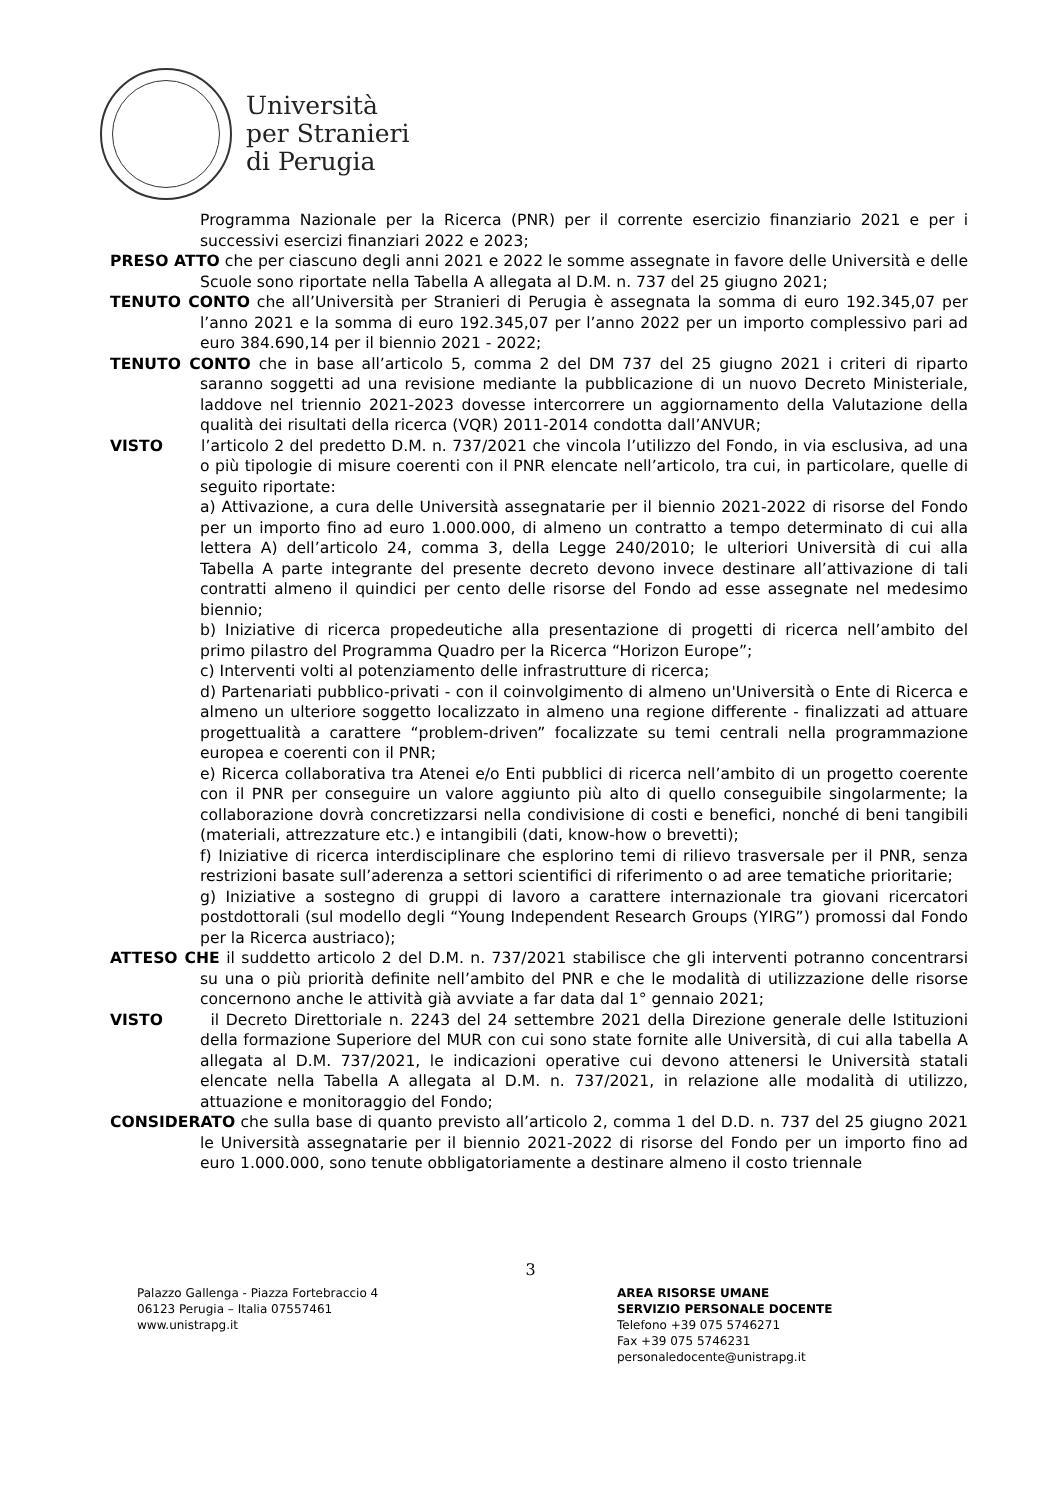Università
per Stranieri
di Perugia
Programma Nazionale per la Ricerca (PNR) per il corrente esercizio finanziario 2021 e per i successivi esercizi finanziari 2022 e 2023;
PRESO ATTO che per ciascuno degli anni 2021 e 2022 le somme assegnate in favore delle Università e delle Scuole sono riportate nella Tabella A allegata al D.M. n. 737 del 25 giugno 2021;
TENUTO CONTO che all’Università per Stranieri di Perugia è assegnata la somma di euro 192.345,07 per l’anno 2021 e la somma di euro 192.345,07 per l’anno 2022 per un importo complessivo pari ad euro 384.690,14 per il biennio 2021 - 2022;
TENUTO CONTO che in base all’articolo 5, comma 2 del DM 737 del 25 giugno 2021 i criteri di riparto saranno soggetti ad una revisione mediante la pubblicazione di un nuovo Decreto Ministeriale, laddove nel triennio 2021-2023 dovesse intercorrere un aggiornamento della Valutazione della qualità dei risultati della ricerca (VQR) 2011-2014 condotta dall’ANVUR;
VISTO l’articolo 2 del predetto D.M. n. 737/2021 che vincola l’utilizzo del Fondo, in via esclusiva, ad una o più tipologie di misure coerenti con il PNR elencate nell’articolo, tra cui, in particolare, quelle di seguito riportate:
a) Attivazione, a cura delle Università assegnatarie per il biennio 2021-2022 di risorse del Fondo per un importo fino ad euro 1.000.000, di almeno un contratto a tempo determinato di cui alla lettera A) dell’articolo 24, comma 3, della Legge 240/2010; le ulteriori Università di cui alla Tabella A parte integrante del presente decreto devono invece destinare all’attivazione di tali contratti almeno il quindici per cento delle risorse del Fondo ad esse assegnate nel medesimo biennio;
b) Iniziative di ricerca propedeutiche alla presentazione di progetti di ricerca nell’ambito del primo pilastro del Programma Quadro per la Ricerca “Horizon Europe”;
c) Interventi volti al potenziamento delle infrastrutture di ricerca;
d) Partenariati pubblico-privati - con il coinvolgimento di almeno un'Università o Ente di Ricerca e almeno un ulteriore soggetto localizzato in almeno una regione differente - finalizzati ad attuare progettualità a carattere “problem-driven” focalizzate su temi centrali nella programmazione europea e coerenti con il PNR;
e) Ricerca collaborativa tra Atenei e/o Enti pubblici di ricerca nell’ambito di un progetto coerente con il PNR per conseguire un valore aggiunto più alto di quello conseguibile singolarmente; la collaborazione dovrà concretizzarsi nella condivisione di costi e benefici, nonché di beni tangibili (materiali, attrezzature etc.) e intangibili (dati, know-how o brevetti);
f) Iniziative di ricerca interdisciplinare che esplorino temi di rilievo trasversale per il PNR, senza restrizioni basate sull’aderenza a settori scientifici di riferimento o ad aree tematiche prioritarie;
g) Iniziative a sostegno di gruppi di lavoro a carattere internazionale tra giovani ricercatori postdottorali (sul modello degli “Young Independent Research Groups (YIRG”) promossi dal Fondo per la Ricerca austriaco);
ATTESO CHE il suddetto articolo 2 del D.M. n. 737/2021 stabilisce che gli interventi potranno concentrarsi su una o più priorità definite nell’ambito del PNR e che le modalità di utilizzazione delle risorse concernono anche le attività già avviate a far data dal 1° gennaio 2021;
VISTO il Decreto Direttoriale n. 2243 del 24 settembre 2021 della Direzione generale delle Istituzioni della formazione Superiore del MUR con cui sono state fornite alle Università, di cui alla tabella A allegata al D.M. 737/2021, le indicazioni operative cui devono attenersi le Università statali elencate nella Tabella A allegata al D.M. n. 737/2021, in relazione alle modalità di utilizzo, attuazione e monitoraggio del Fondo;
CONSIDERATO che sulla base di quanto previsto all’articolo 2, comma 1 del D.D. n. 737 del 25 giugno 2021 le Università assegnatarie per il biennio 2021-2022 di risorse del Fondo per un importo fino ad euro 1.000.000, sono tenute obbligatoriamente a destinare almeno il costo triennale
3
Palazzo Gallenga - Piazza Fortebraccio 4
06123 Perugia – Italia 07557461
www.unistrapg.it
AREA RISORSE UMANE
SERVIZIO PERSONALE DOCENTE
Telefono +39 075 5746271
Fax +39 075 5746231
personaledocente@unistrapg.it